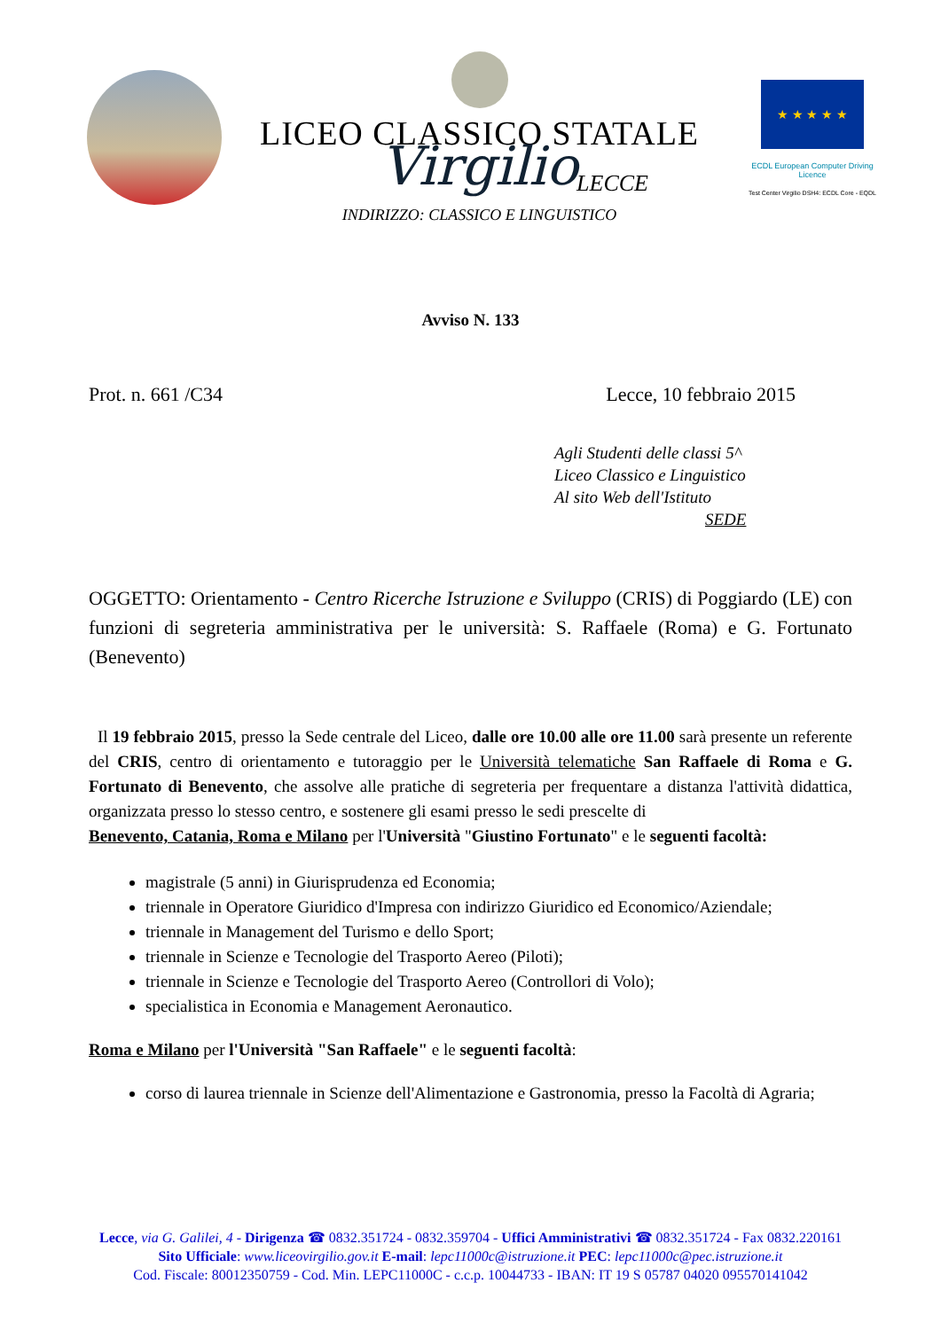LICEO CLASSICO STATALE
Virgilio
LECCE
INDIRIZZO: CLASSICO E LINGUISTICO
★ ★ ★ ★ ★
ECDL European Computer Driving Licence
Test Center Virgilio DSH4: ECDL Core - EQDL
Avviso N. 133
Prot. n. 661 /C34 Lecce, 10 febbraio 2015
Agli Studenti delle classi 5^
Liceo Classico e Linguistico
Al sito Web dell'Istituto
SEDE
OGGETTO: Orientamento - Centro Ricerche Istruzione e Sviluppo (CRIS) di Poggiardo (LE) con funzioni di segreteria amministrativa per le università: S. Raffaele (Roma) e G. Fortunato (Benevento)
Il 19 febbraio 2015, presso la Sede centrale del Liceo, dalle ore 10.00 alle ore 11.00 sarà presente un referente del CRIS, centro di orientamento e tutoraggio per le Università telematiche San Raffaele di Roma e G. Fortunato di Benevento, che assolve alle pratiche di segreteria per frequentare a distanza l'attività didattica, organizzata presso lo stesso centro, e sostenere gli esami presso le sedi prescelte di
Benevento, Catania, Roma e Milano per l'Università "Giustino Fortunato" e le seguenti facoltà:
magistrale (5 anni) in Giurisprudenza ed Economia;
triennale in Operatore Giuridico d'Impresa con indirizzo Giuridico ed Economico/Aziendale;
triennale in Management del Turismo e dello Sport;
triennale in Scienze e Tecnologie del Trasporto Aereo (Piloti);
triennale in Scienze e Tecnologie del Trasporto Aereo (Controllori di Volo);
specialistica in Economia e Management Aeronautico.
Roma e Milano per l'Università "San Raffaele" e le seguenti facoltà:
corso di laurea triennale in Scienze dell'Alimentazione e Gastronomia, presso la Facoltà di Agraria;
Lecce, via G. Galilei, 4 - Dirigenza ☎ 0832.351724 - 0832.359704 - Uffici Amministrativi ☎ 0832.351724 - Fax 0832.220161
Sito Ufficiale: www.liceovirgilio.gov.it E-mail: lepc11000c@istruzione.it PEC: lepc11000c@pec.istruzione.it
Cod. Fiscale: 80012350759 - Cod. Min. LEPC11000C - c.c.p. 10044733 - IBAN: IT 19 S 05787 04020 095570141042